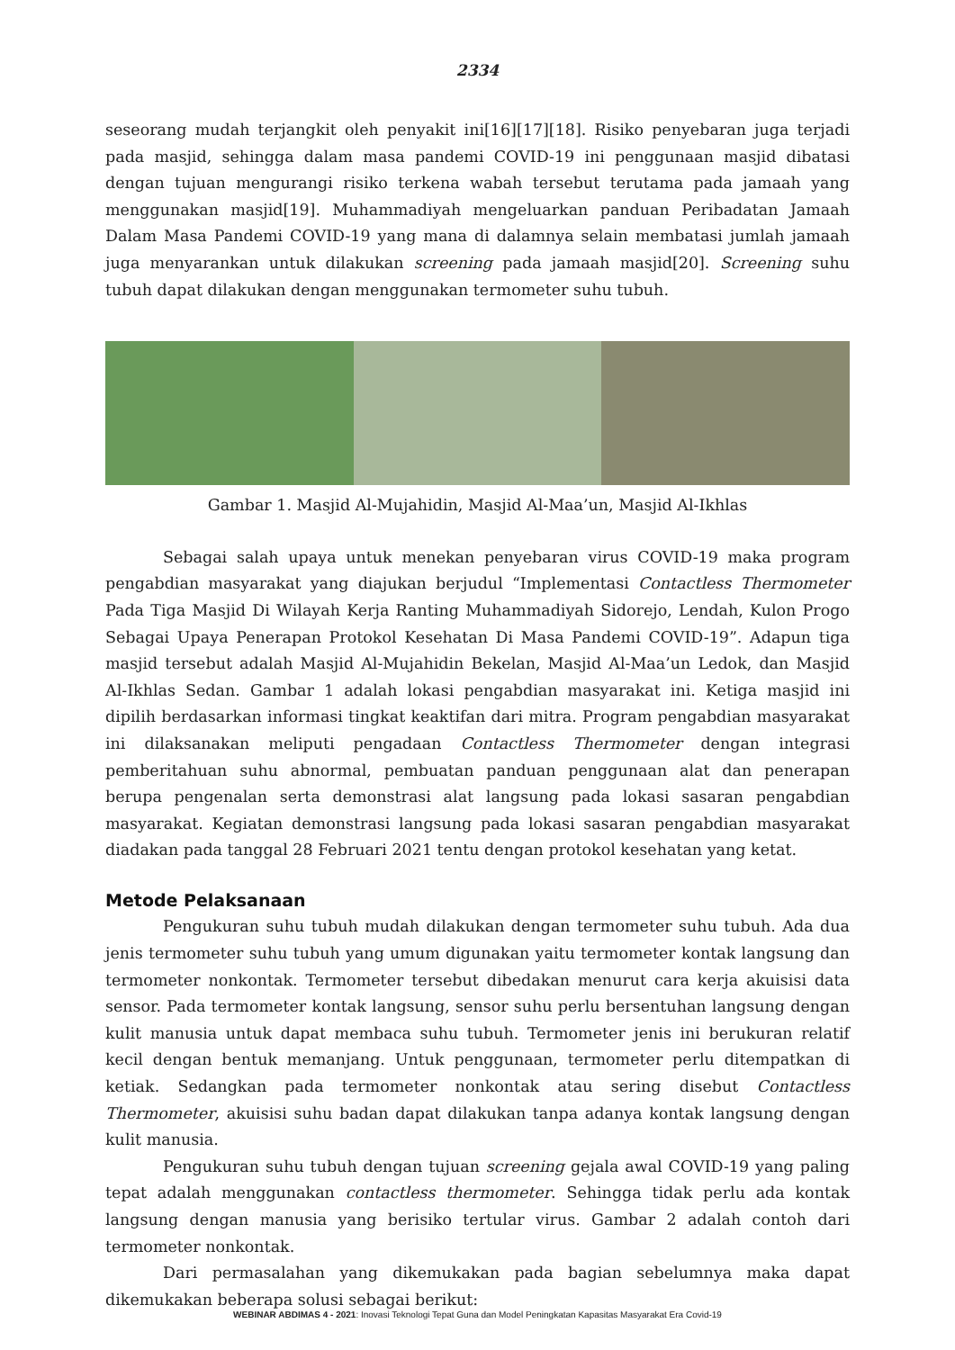2334
seseorang mudah terjangkit oleh penyakit ini[16][17][18]. Risiko penyebaran juga terjadi pada masjid, sehingga dalam masa pandemi COVID-19 ini penggunaan masjid dibatasi dengan tujuan mengurangi risiko terkena wabah tersebut terutama pada jamaah yang menggunakan masjid[19]. Muhammadiyah mengeluarkan panduan Peribadatan Jamaah Dalam Masa Pandemi COVID-19 yang mana di dalamnya selain membatasi jumlah jamaah juga menyarankan untuk dilakukan screening pada jamaah masjid[20]. Screening suhu tubuh dapat dilakukan dengan menggunakan termometer suhu tubuh.
Gambar 1. Masjid Al-Mujahidin, Masjid Al-Maa’un, Masjid Al-Ikhlas
Sebagai salah upaya untuk menekan penyebaran virus COVID-19 maka program pengabdian masyarakat yang diajukan berjudul “Implementasi Contactless Thermometer Pada Tiga Masjid Di Wilayah Kerja Ranting Muhammadiyah Sidorejo, Lendah, Kulon Progo Sebagai Upaya Penerapan Protokol Kesehatan Di Masa Pandemi COVID-19”. Adapun tiga masjid tersebut adalah Masjid Al-Mujahidin Bekelan, Masjid Al-Maa’un Ledok, dan Masjid Al-Ikhlas Sedan. Gambar 1 adalah lokasi pengabdian masyarakat ini. Ketiga masjid ini dipilih berdasarkan informasi tingkat keaktifan dari mitra. Program pengabdian masyarakat ini dilaksanakan meliputi pengadaan Contactless Thermometer dengan integrasi pemberitahuan suhu abnormal, pembuatan panduan penggunaan alat dan penerapan berupa pengenalan serta demonstrasi alat langsung pada lokasi sasaran pengabdian masyarakat. Kegiatan demonstrasi langsung pada lokasi sasaran pengabdian masyarakat diadakan pada tanggal 28 Februari 2021 tentu dengan protokol kesehatan yang ketat.
Metode Pelaksanaan
Pengukuran suhu tubuh mudah dilakukan dengan termometer suhu tubuh. Ada dua jenis termometer suhu tubuh yang umum digunakan yaitu termometer kontak langsung dan termometer nonkontak. Termometer tersebut dibedakan menurut cara kerja akuisisi data sensor. Pada termometer kontak langsung, sensor suhu perlu bersentuhan langsung dengan kulit manusia untuk dapat membaca suhu tubuh. Termometer jenis ini berukuran relatif kecil dengan bentuk memanjang. Untuk penggunaan, termometer perlu ditempatkan di ketiak. Sedangkan pada termometer nonkontak atau sering disebut Contactless Thermometer, akuisisi suhu badan dapat dilakukan tanpa adanya kontak langsung dengan kulit manusia.
Pengukuran suhu tubuh dengan tujuan screening gejala awal COVID-19 yang paling tepat adalah menggunakan contactless thermometer. Sehingga tidak perlu ada kontak langsung dengan manusia yang berisiko tertular virus. Gambar 2 adalah contoh dari termometer nonkontak.
Dari permasalahan yang dikemukakan pada bagian sebelumnya maka dapat dikemukakan beberapa solusi sebagai berikut:
WEBINAR ABDIMAS 4 - 2021: Inovasi Teknologi Tepat Guna dan Model Peningkatan Kapasitas Masyarakat Era Covid-19